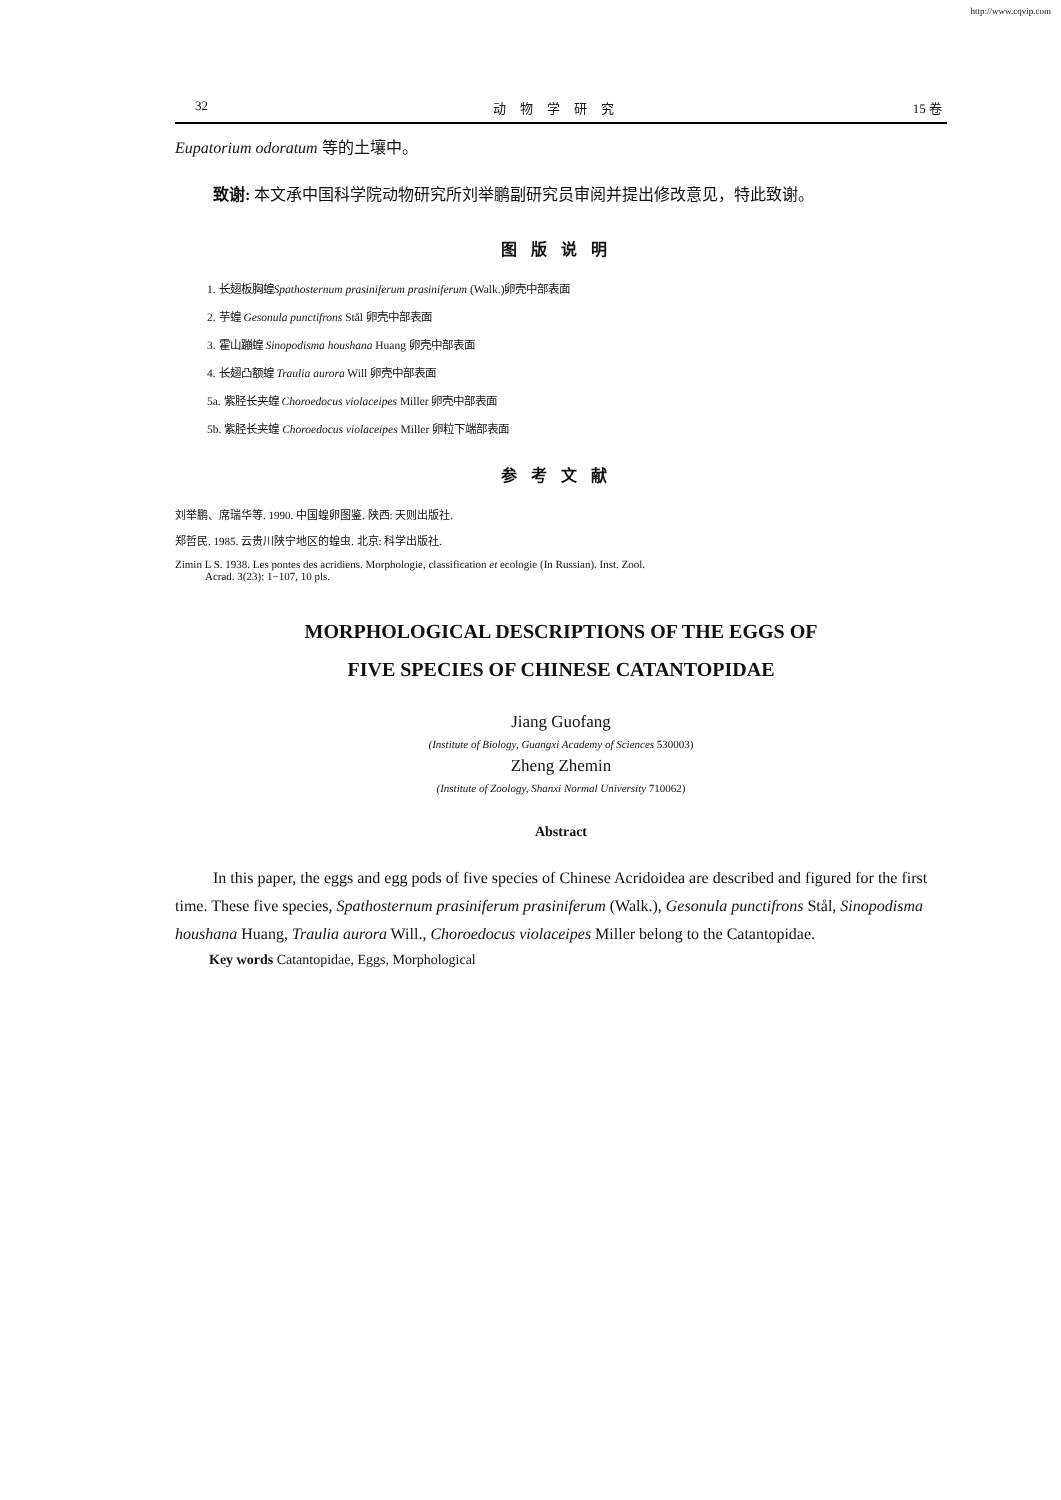http://www.cqvip.com
32 动物学研究 15 卷
Eupatorium odoratum 等的土壤中。
致谢: 本文承中国科学院动物研究所刘举鹏副研究员审阅并提出修改意见，特此致谢。
图版说明
1. 长翅板胸蝗Spathosternum prasiniferum prasiniferum (Walk.)卵壳中部表面
2. 芋蝗 Gesonula punctifrons Stål 卵壳中部表面
3. 霍山蹦蝗 Sinopodisma houshana Huang 卵壳中部表面
4. 长翅凸额蝗 Traulia aurora Will 卵壳中部表面
5a. 紫胫长夹蝗 Choroedocus violaceipes Miller 卵壳中部表面
5b. 紫胫长夹蝗 Choroedocus violaceipes Miller 卵粒下端部表面
参考文献
刘举鹏、席瑞华等. 1990. 中国蝗卵图鉴. 陕西: 天则出版社.
郑哲民. 1985. 云贵川陕宁地区的蝗虫. 北京: 科学出版社.
Zimin L S. 1938. Les pontes des acridiens. Morphologie, classification et ecologie (In Russian). Inst. Zool.
Acrad. 3(23): 1−107, 10 pls.
MORPHOLOGICAL DESCRIPTIONS OF THE EGGS OF
FIVE SPECIES OF CHINESE CATANTOPIDAE
Jiang Guofang
(Institute of Biology, Guangxi Academy of Sciences 530003)
Zheng Zhemin
(Institute of Zoology, Shanxi Normal University 710062)
Abstract
In this paper, the eggs and egg pods of five species of Chinese Acridoidea are described and figured for the first time. These five species, Spathosternum prasiniferum prasiniferum (Walk.), Gesonula punctifrons Stål, Sinopodisma houshana Huang, Traulia aurora Will., Choroedocus violaceipes Miller belong to the Catantopidae.
Key words Catantopidae, Eggs, Morphological